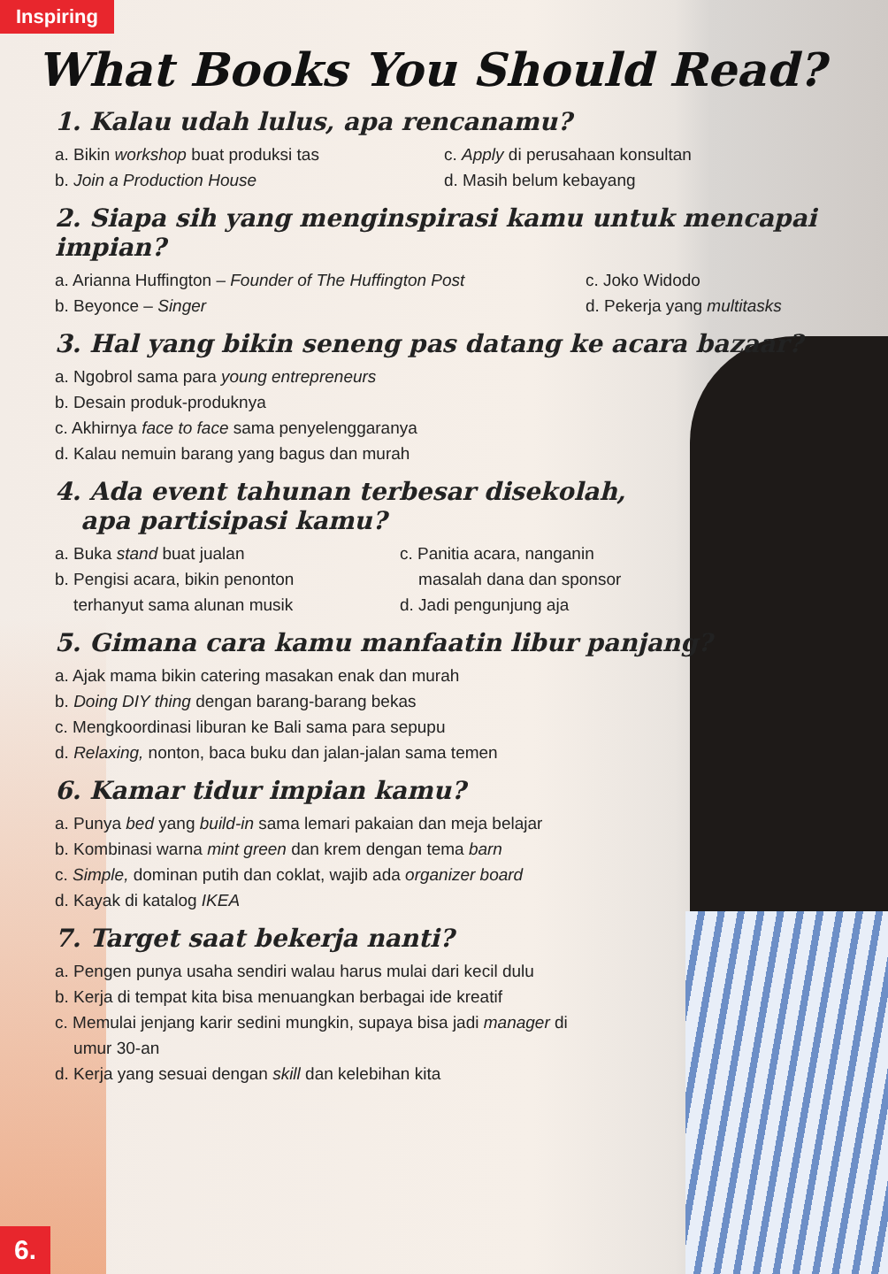Inspiring
What Books You Should Read?
1. Kalau udah lulus, apa rencanamu?
a. Bikin workshop buat produksi tas c. Apply di perusahaan konsultan
b. Join a Production House d. Masih belum kebayang
2. Siapa sih yang menginspirasi kamu untuk mencapai impian?
a. Arianna Huffington – Founder of The Huffington Post
c. Joko Widodo
b. Beyonce – Singer d. Pekerja yang multitasks
3. Hal yang bikin seneng pas datang ke acara bazaar?
a. Ngobrol sama para young entrepreneurs
b. Desain produk-produknya
c. Akhirnya face to face sama penyelenggaranya
d. Kalau nemuin barang yang bagus dan murah
4. Ada event tahunan terbesar disekolah,
apa partisipasi kamu?
a. Buka stand buat jualan
b. Pengisi acara, bikin penonton
terhanyut sama alunan musik
c. Panitia acara, nanganin
masalah dana dan sponsor
d. Jadi pengunjung aja
5. Gimana cara kamu manfaatin libur panjang?
a. Ajak mama bikin catering masakan enak dan murah
b. Doing DIY thing dengan barang-barang bekas
c. Mengkoordinasi liburan ke Bali sama para sepupu
d. Relaxing, nonton, baca buku dan jalan-jalan sama temen
6. Kamar tidur impian kamu?
a. Punya bed yang build-in sama lemari pakaian dan meja belajar
b. Kombinasi warna mint green dan krem dengan tema barn
c. Simple, dominan putih dan coklat, wajib ada organizer board
d. Kayak di katalog IKEA
7. Target saat bekerja nanti?
a. Pengen punya usaha sendiri walau harus mulai dari kecil dulu
b. Kerja di tempat kita bisa menuangkan berbagai ide kreatif
c. Memulai jenjang karir sedini mungkin, supaya bisa jadi manager di
umur 30-an
d. Kerja yang sesuai dengan skill dan kelebihan kita
6.